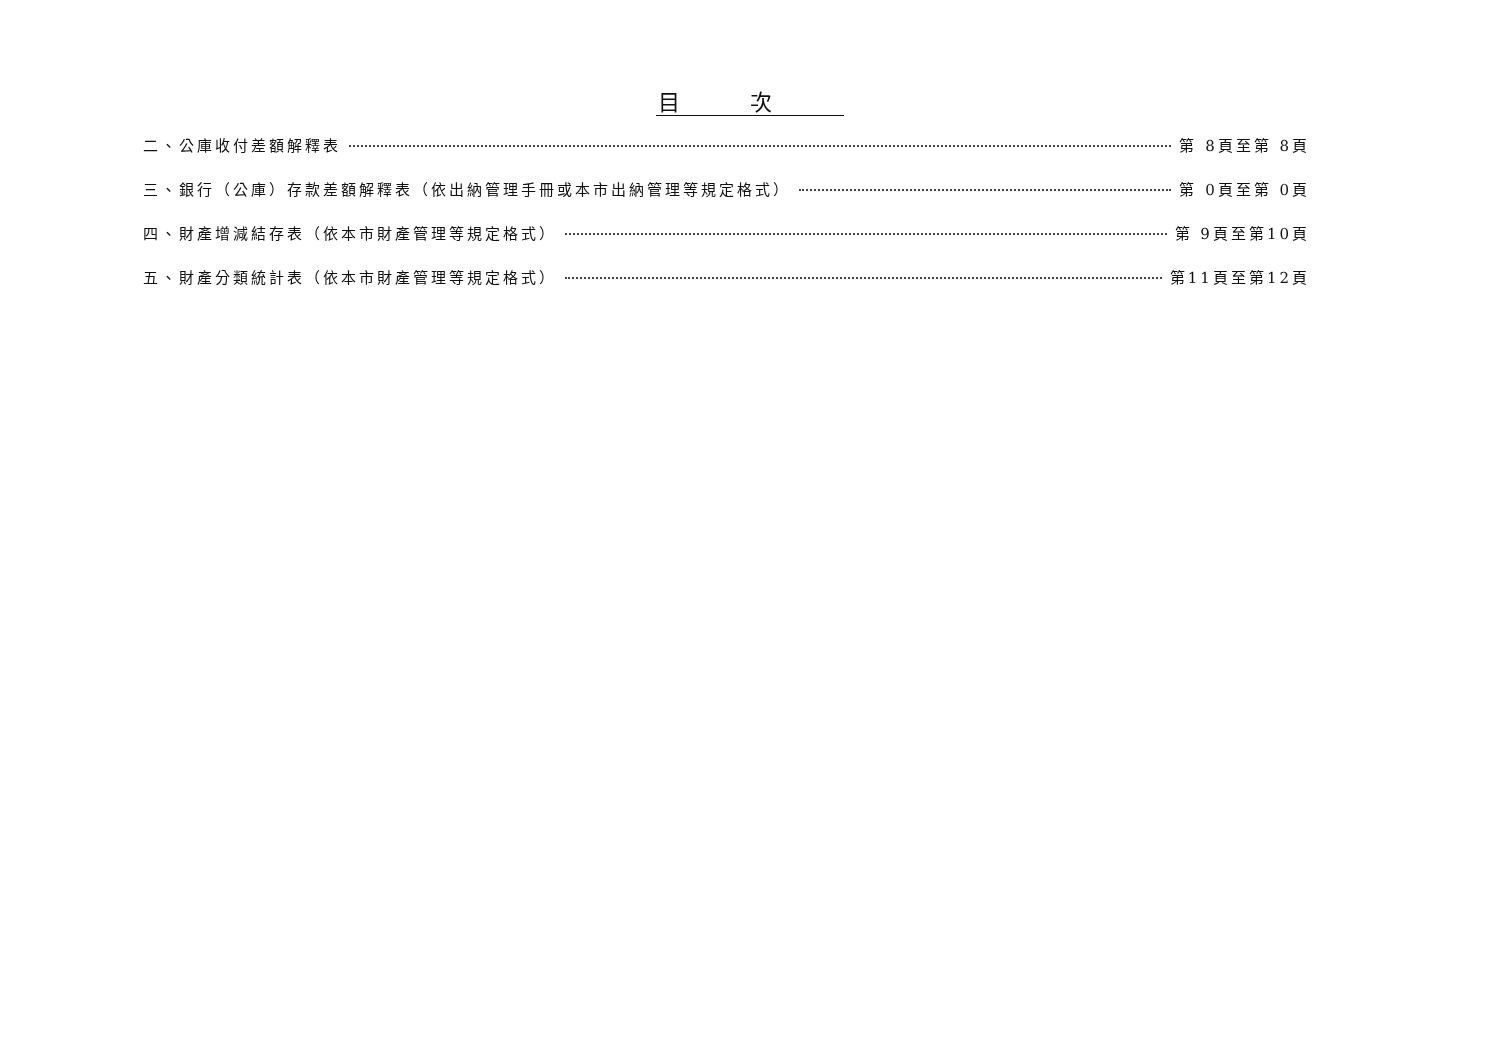目次
二、公庫收付差額解釋表 第 8頁至第 8頁
三、銀行（公庫）存款差額解釋表（依出納管理手冊或本市出納管理等規定格式） 第 0頁至第 0頁
四、財產增減結存表（依本市財產管理等規定格式） 第 9頁至第10頁
五、財產分類統計表（依本市財產管理等規定格式） 第11頁至第12頁